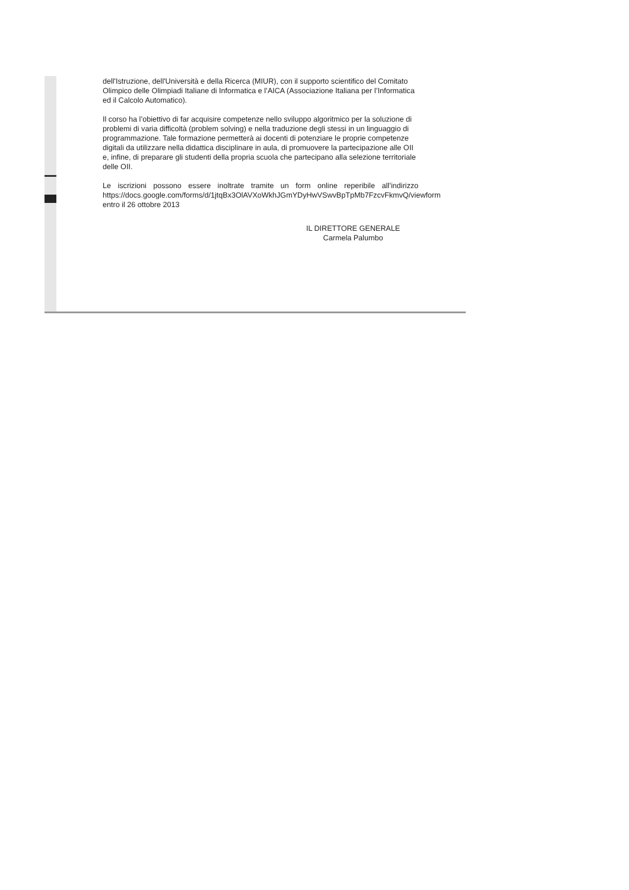dell'Istruzione, dell'Università e della Ricerca (MIUR), con il supporto scientifico del Comitato Olimpico delle Olimpiadi Italiane di Informatica e l’AICA (Associazione Italiana per l’Informatica ed il Calcolo Automatico).
Il corso ha l’obiettivo di far acquisire competenze nello sviluppo algoritmico per la soluzione di problemi di varia difficoltà (problem solving) e nella traduzione degli stessi in un linguaggio di programmazione. Tale formazione permetterà ai docenti di potenziare le proprie competenze digitali da utilizzare nella didattica disciplinare in aula, di promuovere la partecipazione alle OII e, infine, di preparare gli studenti della propria scuola che partecipano alla selezione territoriale delle OII.
Le iscrizioni possono essere inoltrate tramite un form online reperibile all’indirizzo https://docs.google.com/forms/d/1jtqBx3OlAVXoWkhJGmYDyHwVSwvBpTpMb7FzcvFkmvQ/viewform entro il 26 ottobre 2013
IL DIRETTORE GENERALE
Carmela Palumbo